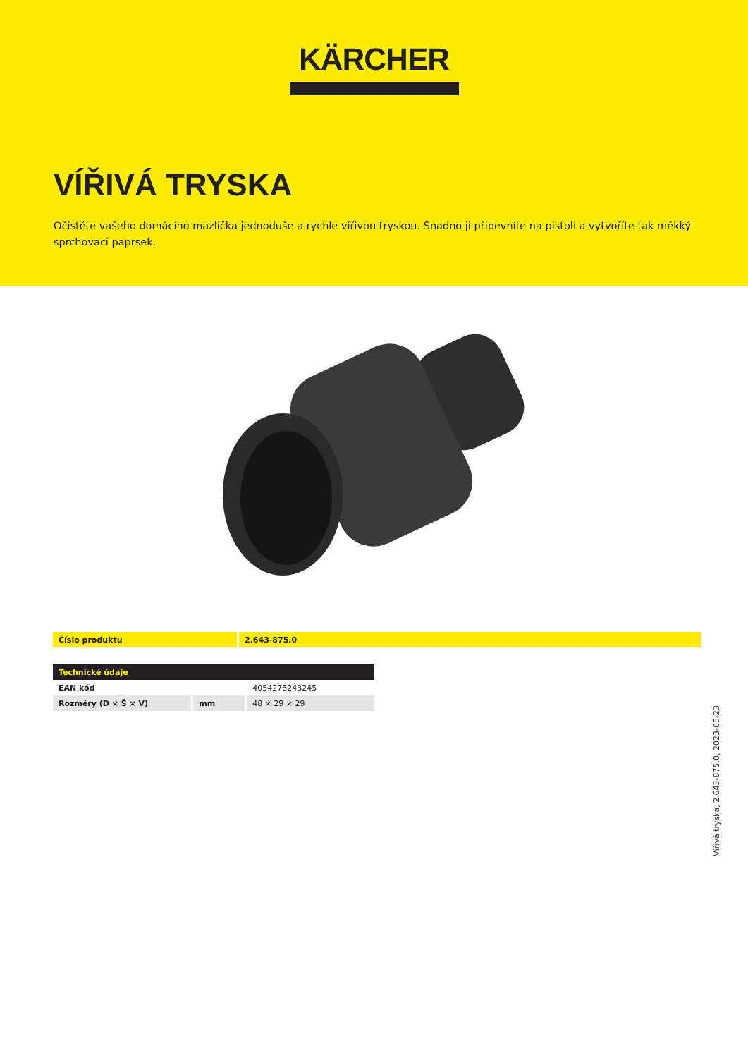KÄRCHER
VÍŘIVÁ TRYSKA
Očistěte vašeho domácího mazlíčka jednoduše a rychle vířivou tryskou. Snadno ji připevníte na pistoli a vytvoříte tak měkký sprchovací paprsek.
| Číslo produktu | 2.643-875.0 |
| Technické údaje | | |
| EAN kód | | 4054278243245 |
| Rozměry (D × Š × V) | mm | 48 × 29 × 29 |
Vířivá tryska, 2.643-875.0, 2023-05-23